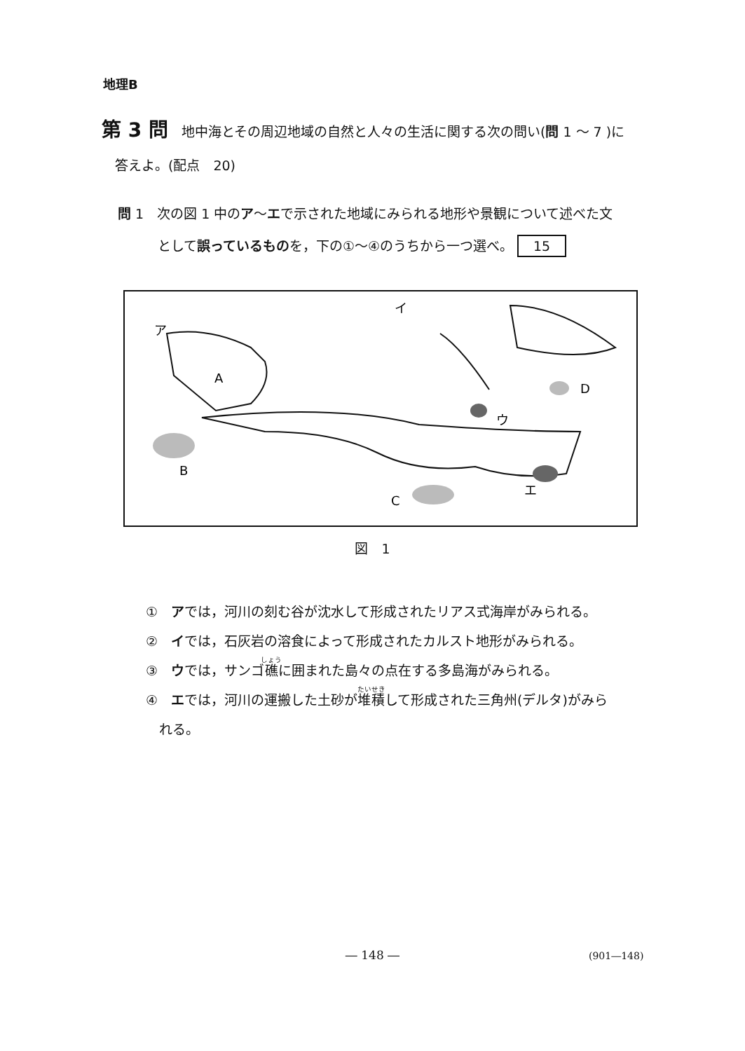地理B
第 3 問　地中海とその周辺地域の自然と人々の生活に関する次の問い(問 1 ～ 7 )に
　答えよ。(配点　20)
問 1　次の図 1 中のア～エで示された地域にみられる地形や景観について述べた文
　　　として誤っているものを，下の①～④のうちから一つ選べ。 15
ア
イ
ウ
エ
A
B
C
D
図　1
①　アでは，河川の刻む谷が沈水して形成されたリアス式海岸がみられる。
②　イでは，石灰岩の溶食によって形成されたカルスト地形がみられる。
③　ウでは，サンゴ礁に囲まれた島々の点在する多島海がみられる。
④　エでは，河川の運搬した土砂が堆積して形成された三角州(デルタ)がみら
　れる。
― 148 ― (901―148)